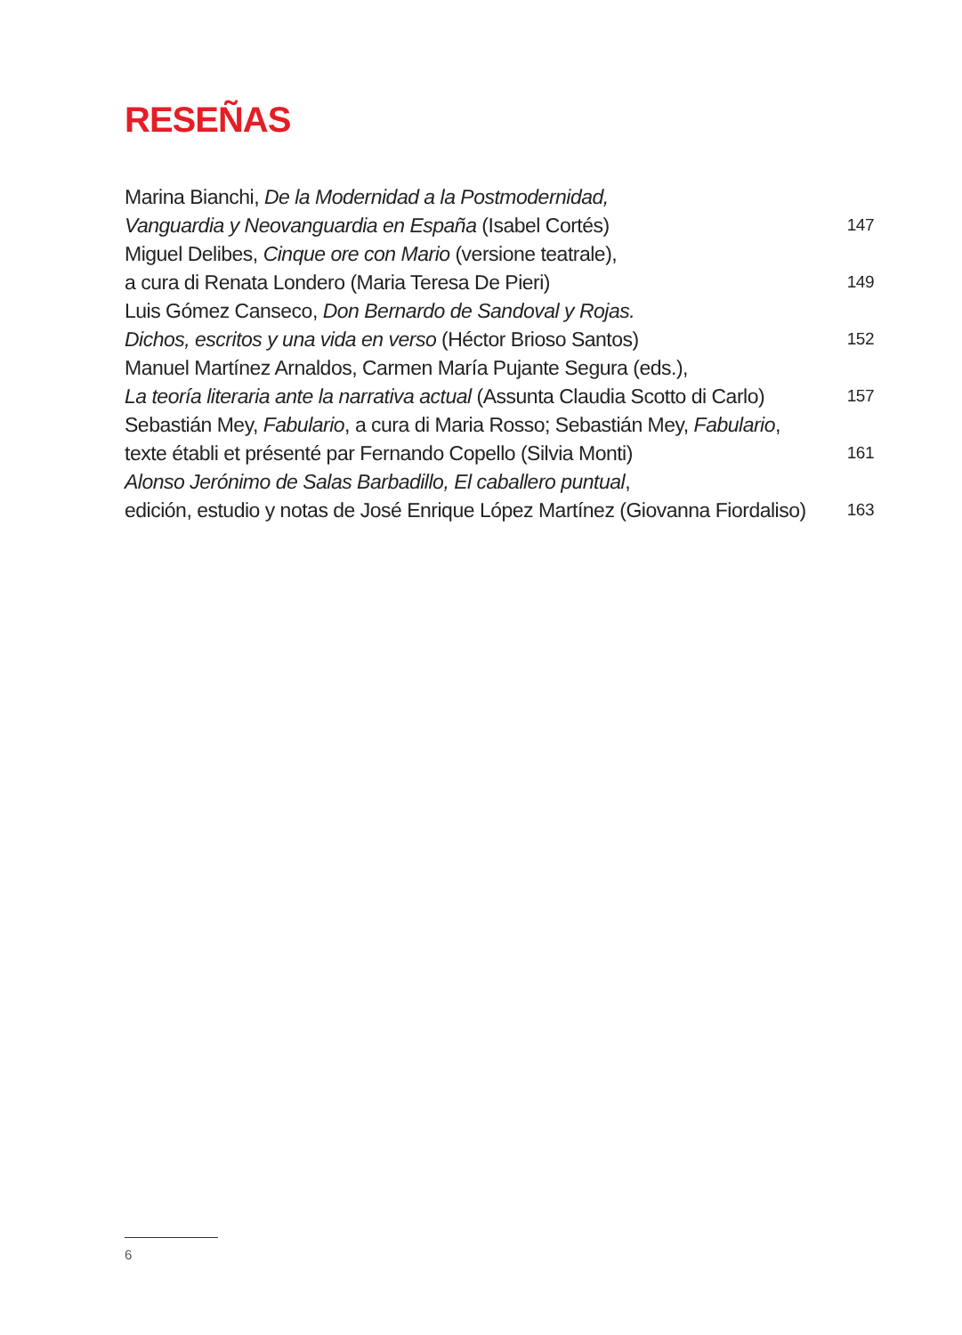RESEÑAS
Marina Bianchi, De la Modernidad a la Postmodernidad,
Vanguardia y Neovanguardia en España (Isabel Cortés)
147
Miguel Delibes, Cinque ore con Mario (versione teatrale),
a cura di Renata Londero (Maria Teresa De Pieri)
149
Luis Gómez Canseco, Don Bernardo de Sandoval y Rojas.
Dichos, escritos y una vida en verso (Héctor Brioso Santos)
152
Manuel Martínez Arnaldos, Carmen María Pujante Segura (eds.),
La teoría literaria ante la narrativa actual (Assunta Claudia Scotto di Carlo)
157
Sebastián Mey, Fabulario, a cura di Maria Rosso; Sebastián Mey, Fabulario,
texte établi et présenté par Fernando Copello (Silvia Monti)
161
Alonso Jerónimo de Salas Barbadillo, El caballero puntual,
edición, estudio y notas de José Enrique López Martínez (Giovanna Fiordaliso)
163
6